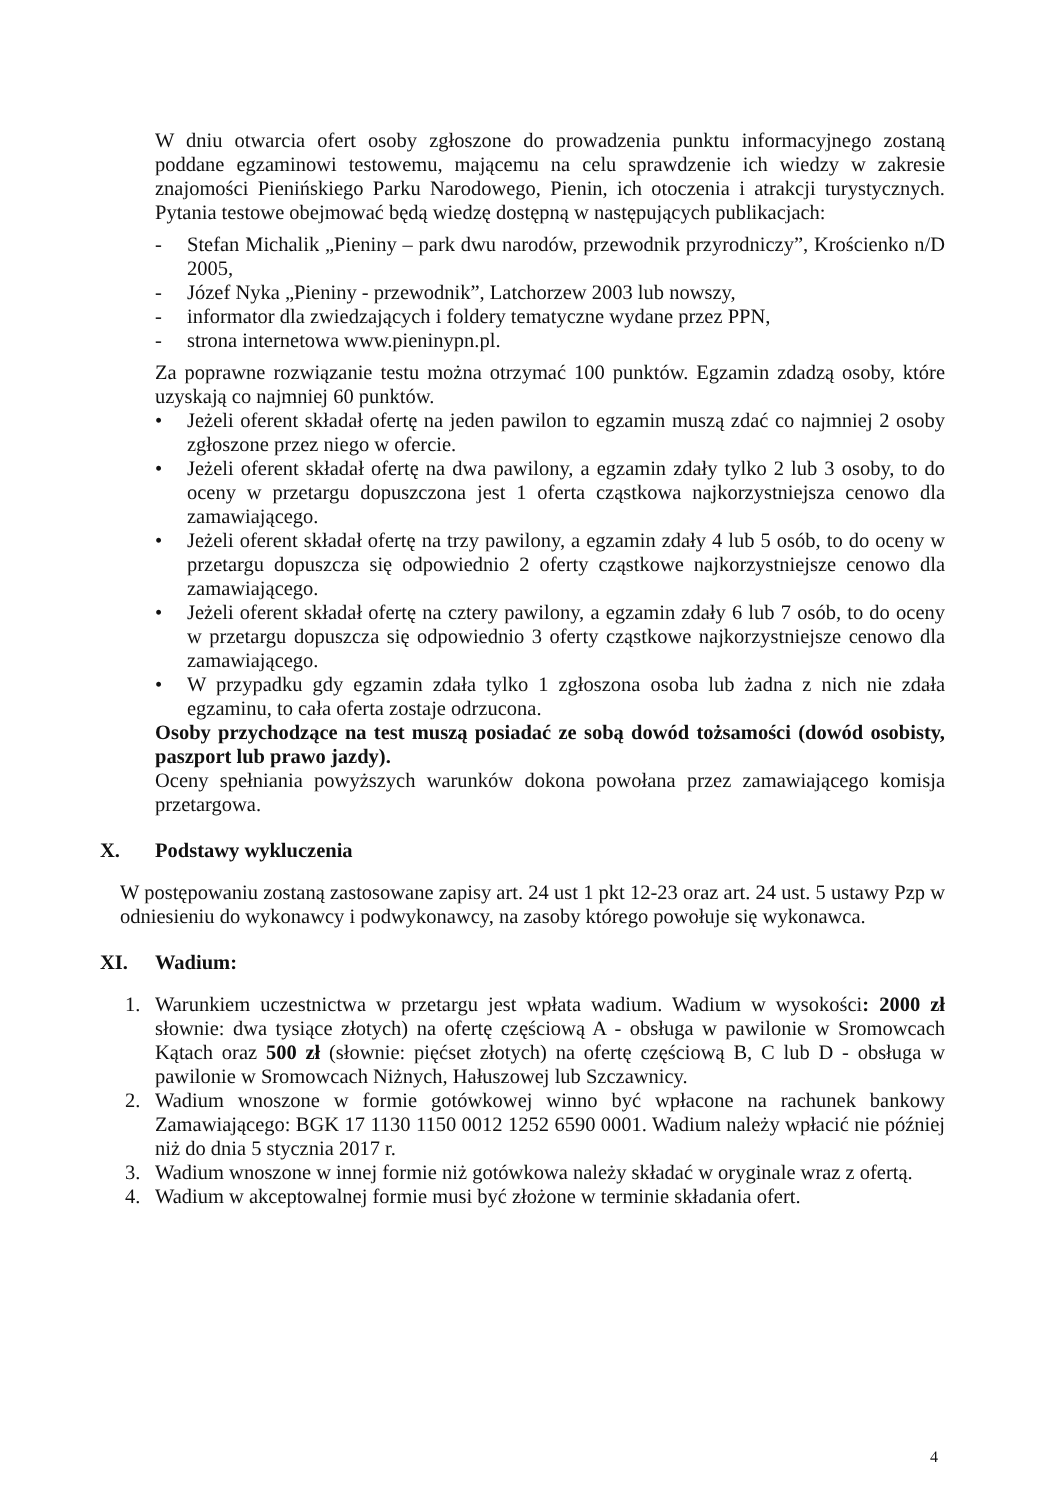W dniu otwarcia ofert osoby zgłoszone do prowadzenia punktu informacyjnego zostaną poddane egzaminowi testowemu, mającemu na celu sprawdzenie ich wiedzy w zakresie znajomości Pienińskiego Parku Narodowego, Pienin, ich otoczenia i atrakcji turystycznych. Pytania testowe obejmować będą wiedzę dostępną w następujących publikacjach:
- Stefan Michalik „Pieniny – park dwu narodów, przewodnik przyrodniczy”, Krościenko n/D 2005,
- Józef Nyka „Pieniny - przewodnik”, Latchorzew 2003 lub nowszy,
- informator dla zwiedzających i foldery tematyczne wydane przez PPN,
- strona internetowa www.pieninypn.pl.
Za poprawne rozwiązanie testu można otrzymać 100 punktów. Egzamin zdadzą osoby, które uzyskają co najmniej 60 punktów.
• Jeżeli oferent składał ofertę na jeden pawilon to egzamin muszą zdać co najmniej 2 osoby zgłoszone przez niego w ofercie.
• Jeżeli oferent składał ofertę na dwa pawilony, a egzamin zdały tylko 2 lub 3 osoby, to do oceny w przetargu dopuszczona jest 1 oferta cząstkowa najkorzystniejsza cenowo dla zamawiającego.
• Jeżeli oferent składał ofertę na trzy pawilony, a egzamin zdały 4 lub 5 osób, to do oceny w przetargu dopuszcza się odpowiednio 2 oferty cząstkowe najkorzystniejsze cenowo dla zamawiającego.
• Jeżeli oferent składał ofertę na cztery pawilony, a egzamin zdały 6 lub 7 osób, to do oceny w przetargu dopuszcza się odpowiednio 3 oferty cząstkowe najkorzystniejsze cenowo dla zamawiającego.
• W przypadku gdy egzamin zdała tylko 1 zgłoszona osoba lub żadna z nich nie zdała egzaminu, to cała oferta zostaje odrzucona.
Osoby przychodzące na test muszą posiadać ze sobą dowód tożsamości (dowód osobisty, paszport lub prawo jazdy).
Oceny spełniania powyższych warunków dokona powołana przez zamawiającego komisja przetargowa.
X. Podstawy wykluczenia
W postępowaniu zostaną zastosowane zapisy art. 24 ust 1 pkt 12-23 oraz art. 24 ust. 5 ustawy Pzp w odniesieniu do wykonawcy i podwykonawcy, na zasoby którego powołuje się wykonawca.
XI. Wadium:
1. Warunkiem uczestnictwa w przetargu jest wpłata wadium. Wadium w wysokości: 2000 zł słownie: dwa tysiące złotych) na ofertę częściową A - obsługa w pawilonie w Sromowcach Kątach oraz 500 zł (słownie: pięćset złotych) na ofertę częściową B, C lub D - obsługa w pawilonie w Sromowcach Niżnych, Hałuszowej lub Szczawnicy.
2. Wadium wnoszone w formie gotówkowej winno być wpłacone na rachunek bankowy Zamawiającego: BGK 17 1130 1150 0012 1252 6590 0001. Wadium należy wpłacić nie później niż do dnia 5 stycznia 2017 r.
3. Wadium wnoszone w innej formie niż gotówkowa należy składać w oryginale wraz z ofertą.
4. Wadium w akceptowalnej formie musi być złożone w terminie składania ofert.
4